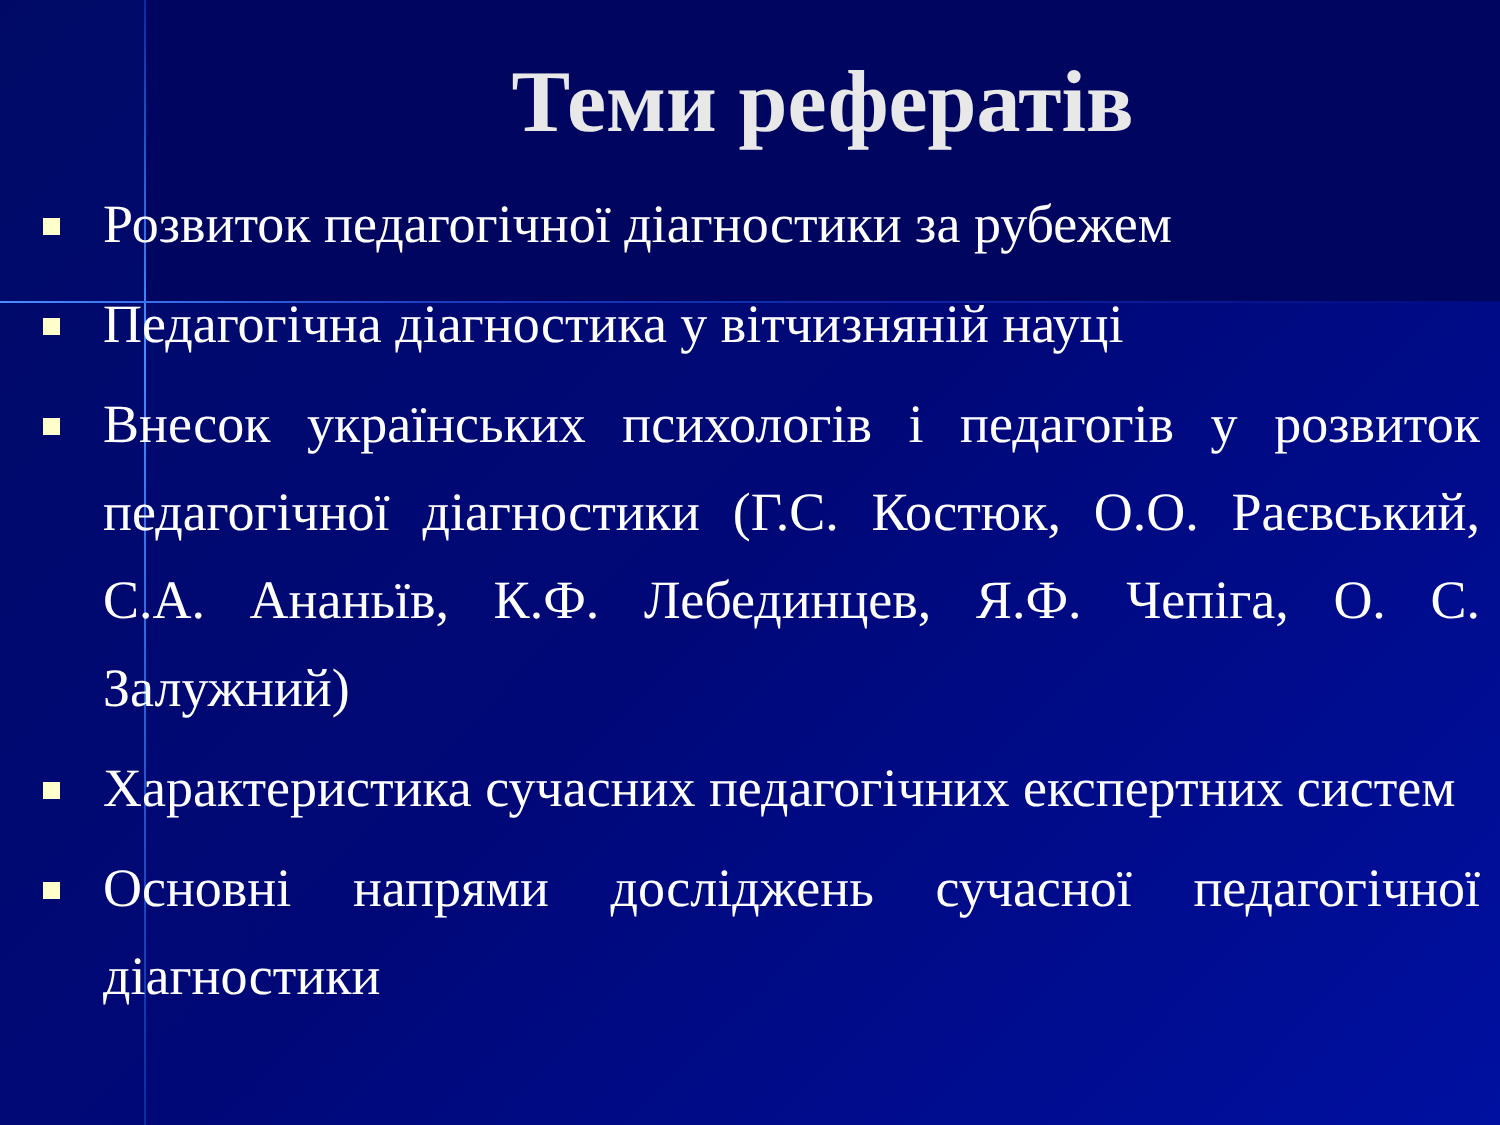Теми рефератів
Розвиток педагогічної діагностики за рубежем
Педагогічна діагностика у вітчизняній науці
Внесок українських психологів і педагогів у розвиток педагогічної діагностики (Г.С. Костюк, О.О. Раєвський, С.А. Ананьїв, К.Ф. Лебединцев, Я.Ф. Чепіга, О. С. Залужний)
Характеристика сучасних педагогічних експертних систем
Основні напрями досліджень сучасної педагогічної діагностики